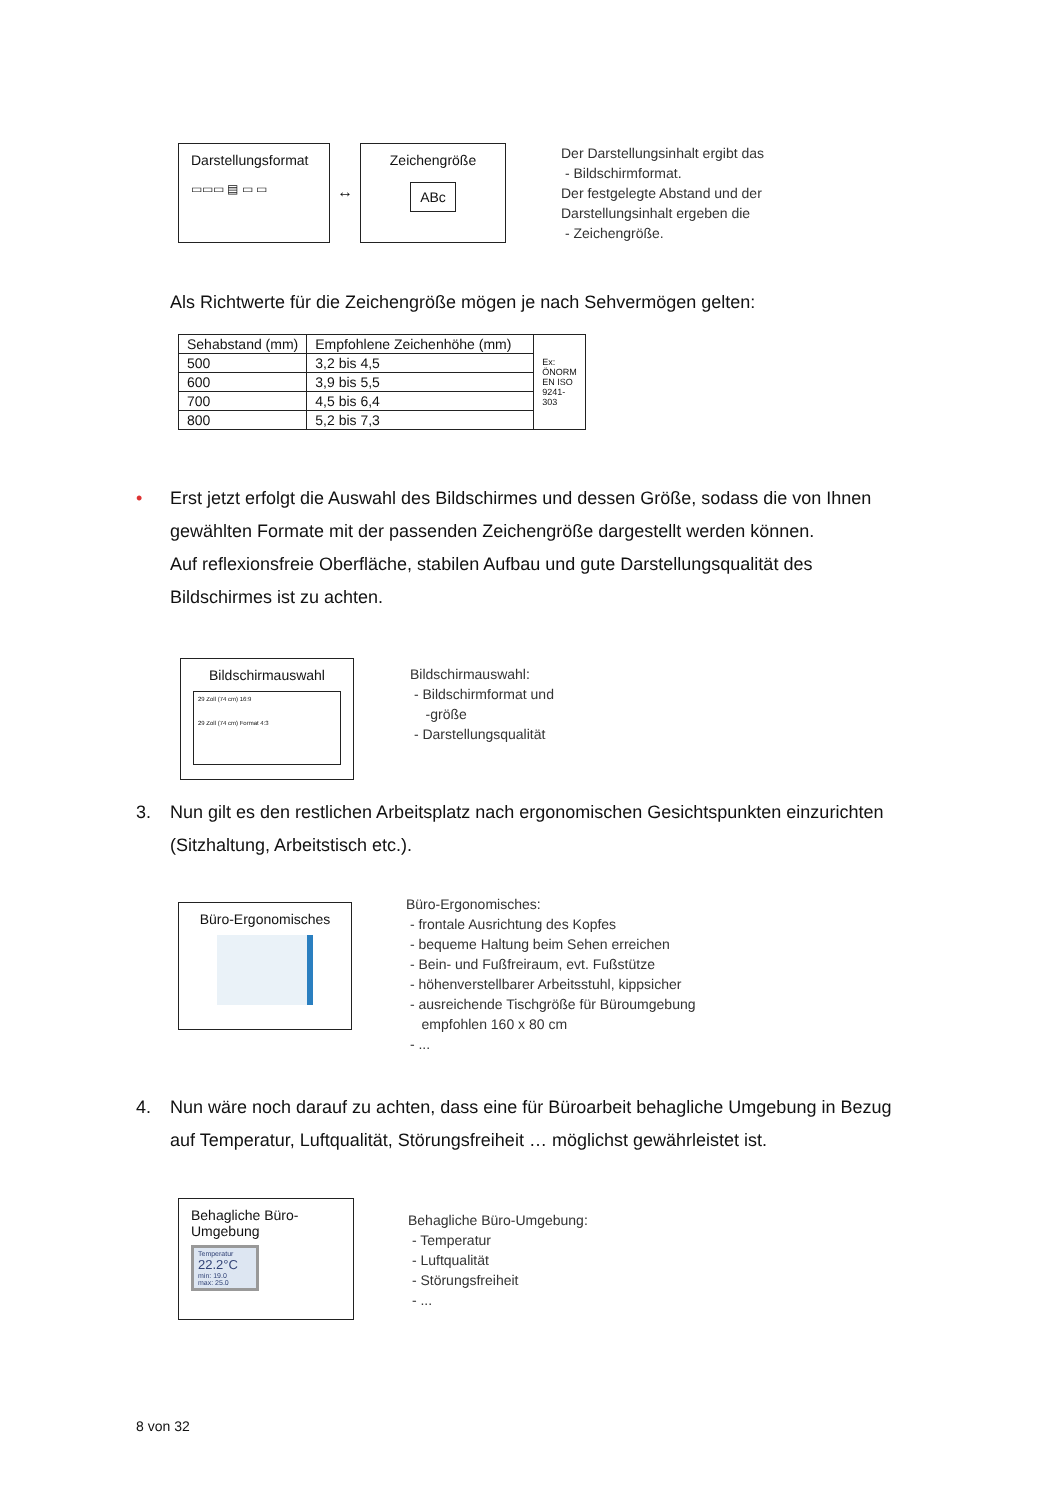Darstellungsformat
▭▭▭ ▤ ▭ ▭
↔
Zeichengröße
ABc
Der Darstellungsinhalt ergibt das
- Bildschirmformat.
Der festgelegte Abstand und der
Darstellungsinhalt ergeben die
- Zeichengröße.
Als Richtwerte für die Zeichengröße mögen je nach Sehvermögen gelten:
| Sehabstand (mm) | Empfohlene Zeichenhöhe (mm) | Ex: ÖNORM EN ISO 9241-303 |
| 500 | 3,2 bis 4,5 | |
| 600 | 3,9 bis 5,5 | |
| 700 | 4,5 bis 6,4 | |
| 800 | 5,2 bis 7,3 | |
• Erst jetzt erfolgt die Auswahl des Bildschirmes und dessen Größe, sodass die von Ihnen gewählten Formate mit der passenden Zeichengröße dargestellt werden können.
Auf reflexionsfreie Oberfläche, stabilen Aufbau und gute Darstellungsqualität des Bildschirmes ist zu achten.
Bildschirmauswahl
29 Zoll (74 cm) 16:9
29 Zoll (74 cm) Format 4:3
Bildschirmauswahl:
- Bildschirmformat und
-größe
- Darstellungsqualität
3. Nun gilt es den restlichen Arbeitsplatz nach ergonomischen Gesichtspunkten einzurichten (Sitzhaltung, Arbeitstisch etc.).
Büro-Ergonomisches
Büro-Ergonomisches:
- frontale Ausrichtung des Kopfes
- bequeme Haltung beim Sehen erreichen
- Bein- und Fußfreiraum, evt. Fußstütze
- höhenverstellbarer Arbeitsstuhl, kippsicher
- ausreichende Tischgröße für Büroumgebung
empfohlen 160 x 80 cm
- ...
4. Nun wäre noch darauf zu achten, dass eine für Büroarbeit behagliche Umgebung in Bezug auf Temperatur, Luftqualität, Störungsfreiheit … möglichst gewährleistet ist.
Behagliche Büro-
Umgebung
Temperatur
22.2°C
min: 19.0
max: 25.0
Behagliche Büro-Umgebung:
- Temperatur
- Luftqualität
- Störungsfreiheit
- ...
8 von 32